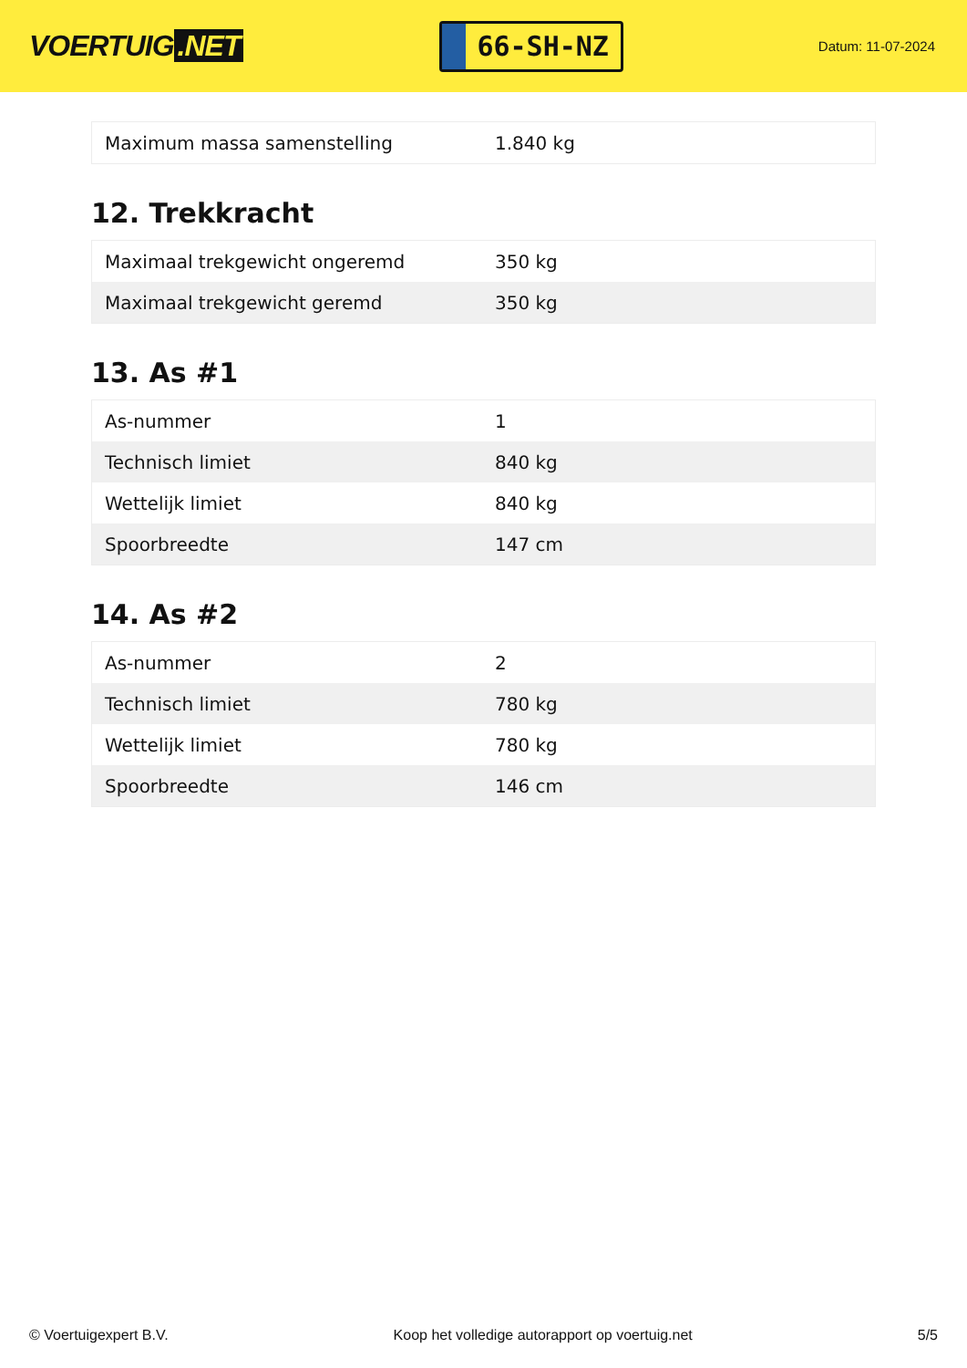VOERTUIG.NET
66-SH-NZ
Datum: 11-07-2024
| Maximum massa samenstelling | 1.840 kg |
12. Trekkracht
| Maximaal trekgewicht ongeremd | 350 kg |
| Maximaal trekgewicht geremd | 350 kg |
13. As #1
| As-nummer | 1 |
| Technisch limiet | 840 kg |
| Wettelijk limiet | 840 kg |
| Spoorbreedte | 147 cm |
14. As #2
| As-nummer | 2 |
| Technisch limiet | 780 kg |
| Wettelijk limiet | 780 kg |
| Spoorbreedte | 146 cm |
© Voertuigexpert B.V. Koop het volledige autorapport op voertuig.net 5/5